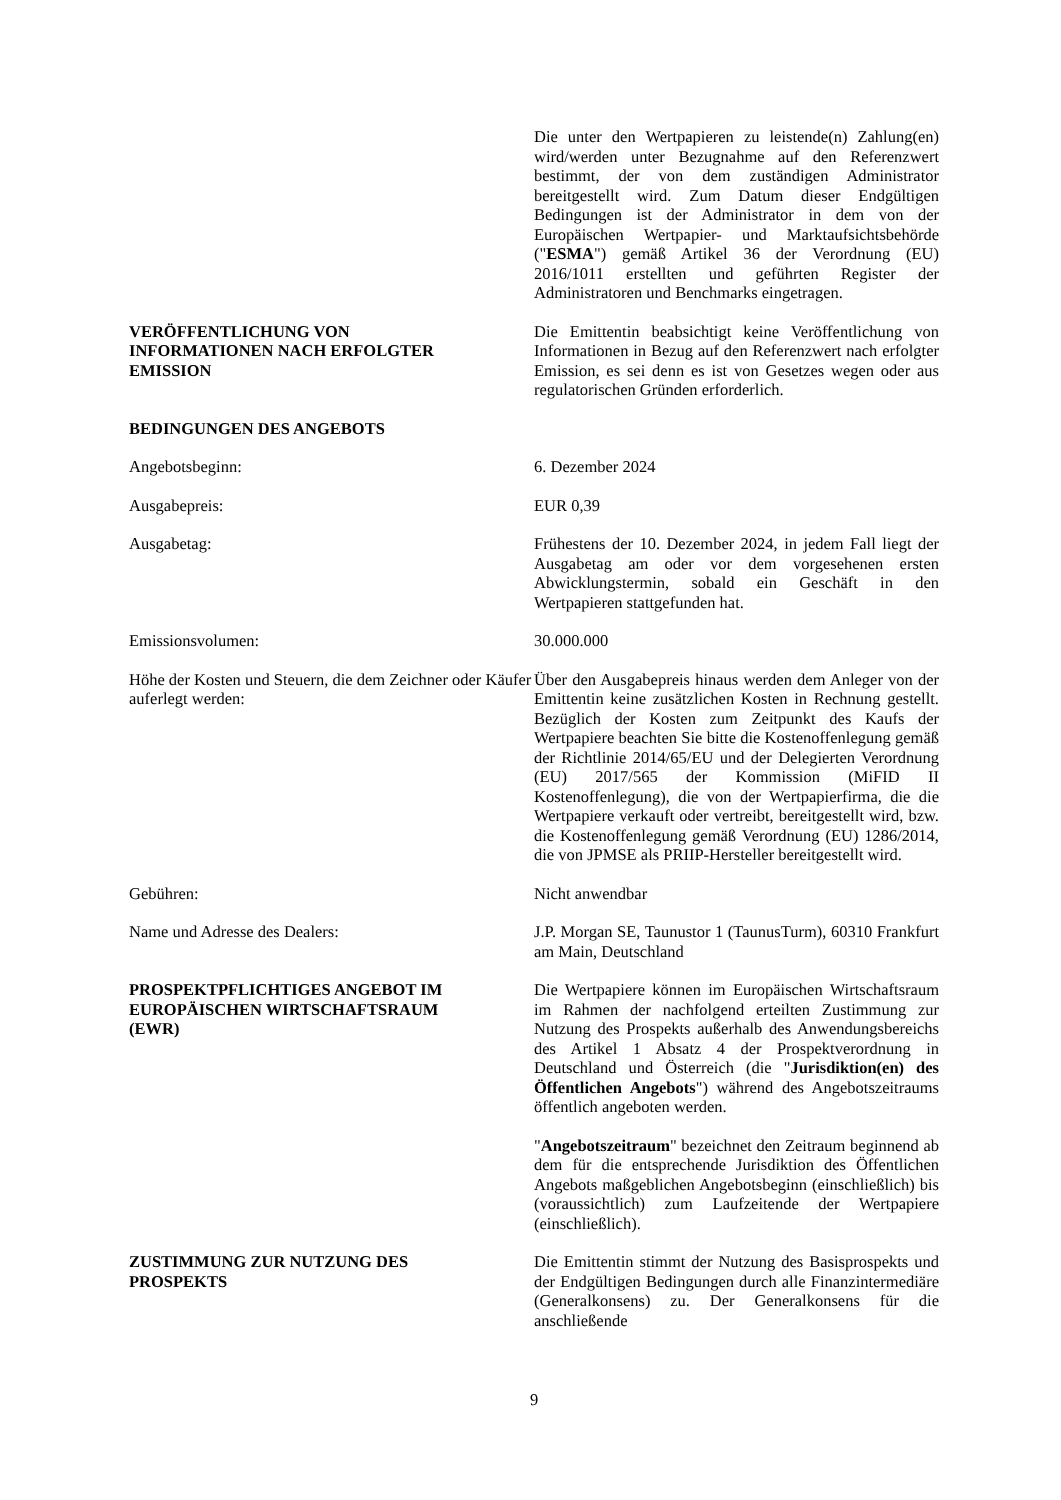Die unter den Wertpapieren zu leistende(n) Zahlung(en) wird/werden unter Bezugnahme auf den Referenzwert bestimmt, der von dem zuständigen Administrator bereitgestellt wird. Zum Datum dieser Endgültigen Bedingungen ist der Administrator in dem von der Europäischen Wertpapier- und Marktaufsichtsbehörde ("ESMA") gemäß Artikel 36 der Verordnung (EU) 2016/1011 erstellten und geführten Register der Administratoren und Benchmarks eingetragen.
VERÖFFENTLICHUNG VON
INFORMATIONEN NACH ERFOLGTER
EMISSION
Die Emittentin beabsichtigt keine Veröffentlichung von Informationen in Bezug auf den Referenzwert nach erfolgter Emission, es sei denn es ist von Gesetzes wegen oder aus regulatorischen Gründen erforderlich.
BEDINGUNGEN DES ANGEBOTS
Angebotsbeginn: 6. Dezember 2024
Ausgabepreis: EUR 0,39
Ausgabetag: Frühestens der 10. Dezember 2024, in jedem Fall liegt der Ausgabetag am oder vor dem vorgesehenen ersten Abwicklungstermin, sobald ein Geschäft in den Wertpapieren stattgefunden hat.
Emissionsvolumen: 30.000.000
Höhe der Kosten und Steuern, die dem Zeichner oder Käufer auferlegt werden:
Über den Ausgabepreis hinaus werden dem Anleger von der Emittentin keine zusätzlichen Kosten in Rechnung gestellt. Bezüglich der Kosten zum Zeitpunkt des Kaufs der Wertpapiere beachten Sie bitte die Kostenoffenlegung gemäß der Richtlinie 2014/65/EU und der Delegierten Verordnung (EU) 2017/565 der Kommission (MiFID II Kostenoffenlegung), die von der Wertpapierfirma, die die Wertpapiere verkauft oder vertreibt, bereitgestellt wird, bzw. die Kostenoffenlegung gemäß Verordnung (EU) 1286/2014, die von JPMSE als PRIIP-Hersteller bereitgestellt wird.
Gebühren: Nicht anwendbar
Name und Adresse des Dealers: J.P. Morgan SE, Taunustor 1 (TaunusTurm), 60310 Frankfurt am Main, Deutschland
PROSPEKTPFLICHTIGES ANGEBOT IM
EUROPÄISCHEN WIRTSCHAFTSRAUM
(EWR)
Die Wertpapiere können im Europäischen Wirtschaftsraum im Rahmen der nachfolgend erteilten Zustimmung zur Nutzung des Prospekts außerhalb des Anwendungsbereichs des Artikel 1 Absatz 4 der Prospektverordnung in Deutschland und Österreich (die "Jurisdiktion(en) des Öffentlichen Angebots") während des Angebotszeitraums öffentlich angeboten werden.
"Angebotszeitraum" bezeichnet den Zeitraum beginnend ab dem für die entsprechende Jurisdiktion des Öffentlichen Angebots maßgeblichen Angebotsbeginn (einschließlich) bis (voraussichtlich) zum Laufzeitende der Wertpapiere (einschließlich).
ZUSTIMMUNG ZUR NUTZUNG DES
PROSPEKTS
Die Emittentin stimmt der Nutzung des Basisprospekts und der Endgültigen Bedingungen durch alle Finanzintermediäre (Generalkonsens) zu. Der Generalkonsens für die anschließende
9